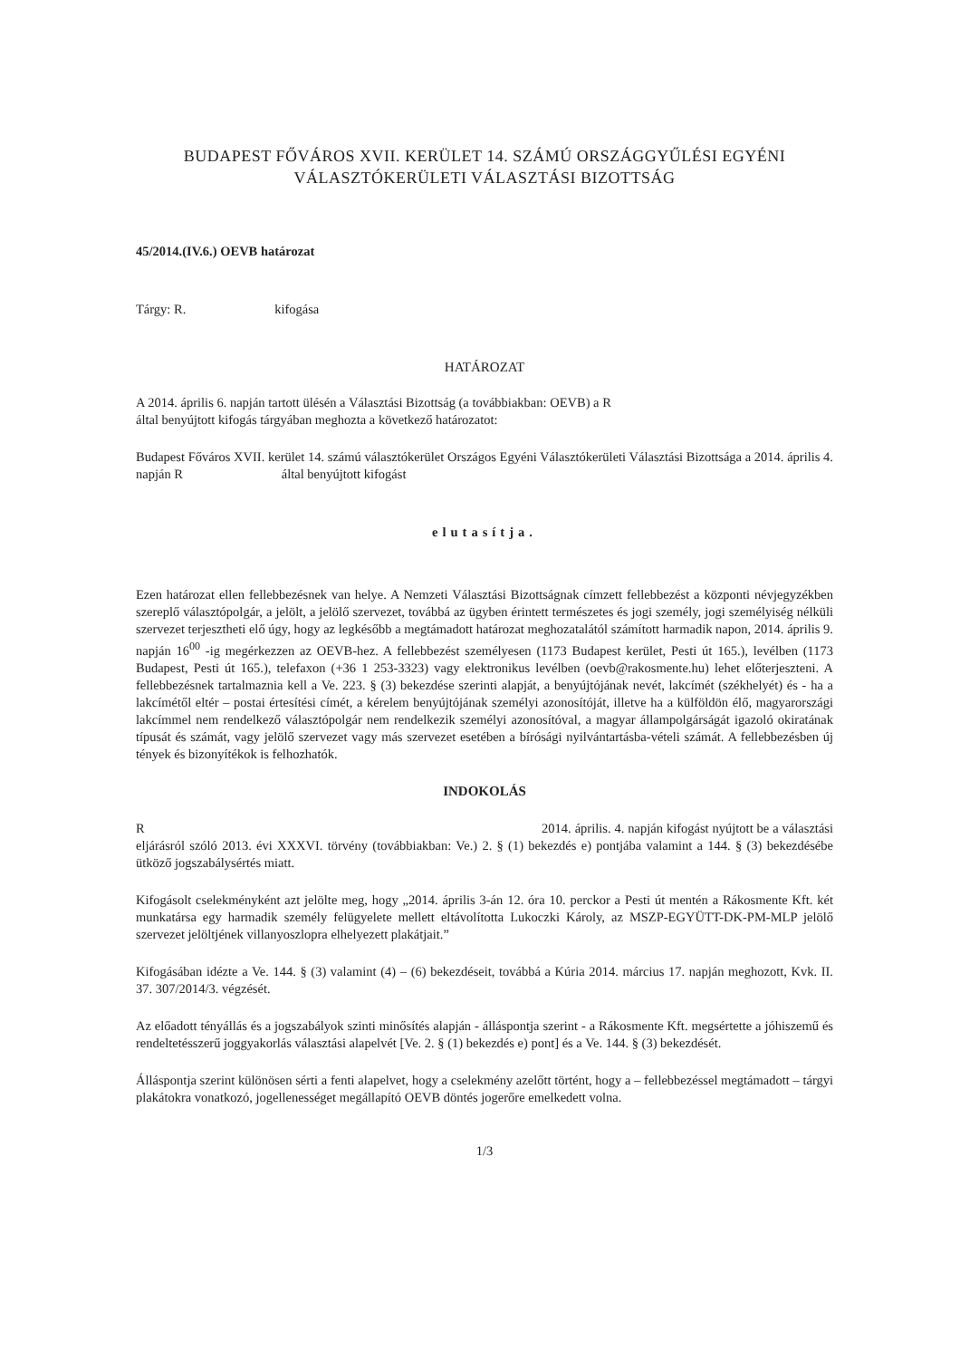BUDAPEST FŐVÁROS XVII. KERÜLET 14. SZÁMÚ ORSZÁGGYŰLÉSI EGYÉNI
VÁLASZTÓKERÜLETI VÁLASZTÁSI BIZOTTSÁG
45/2014.(IV.6.) OEVB határozat
Tárgy: R. kifogása
HATÁROZAT
A 2014. április 6. napján tartott ülésén a Választási Bizottság (a továbbiakban: OEVB) a R
által benyújtott kifogás tárgyában meghozta a következő határozatot:
Budapest Főváros XVII. kerület 14. számú választókerület Országos Egyéni Választókerületi Választási Bizottsága a 2014. április 4. napján R által benyújtott kifogást
elutasítja.
Ezen határozat ellen fellebbezésnek van helye. A Nemzeti Választási Bizottságnak címzett fellebbezést a központi névjegyzékben szereplő választópolgár, a jelölt, a jelölő szervezet, továbbá az ügyben érintett természetes és jogi személy, jogi személyiség nélküli szervezet terjesztheti elő úgy, hogy az legkésőbb a megtámadott határozat meghozatalától számított harmadik napon, 2014. április 9. napján 16<sup>00</sup> -ig megérkezzen az OEVB-hez. A fellebbezést személyesen (1173 Budapest kerület, Pesti út 165.), levélben (1173 Budapest, Pesti út 165.), telefaxon (+36 1 253-3323) vagy elektronikus levélben (oevb@rakosmente.hu) lehet előterjeszteni. A fellebbezésnek tartalmaznia kell a Ve. 223. § (3) bekezdése szerinti alapját, a benyújtójának nevét, lakcímét (székhelyét) és - ha a lakcímétől eltér – postai értesítési címét, a kérelem benyújtójának személyi azonosítóját, illetve ha a külföldön élő, magyarországi lakcímmel nem rendelkező választópolgár nem rendelkezik személyi azonosítóval, a magyar állampolgárságát igazoló okiratának típusát és számát, vagy jelölő szervezet vagy más szervezet esetében a bírósági nyilvántartásba-vételi számát. A fellebbezésben új tények és bizonyítékok is felhozhatók.
INDOKOLÁS
R 2014. április. 4. napján kifogást nyújtott be a választási eljárásról szóló 2013. évi XXXVI. törvény (továbbiakban: Ve.) 2. § (1) bekezdés e) pontjába valamint a 144. § (3) bekezdésébe ütköző jogszabálysértés miatt.
Kifogásolt cselekményként azt jelölte meg, hogy „2014. április 3-án 12. óra 10. perckor a Pesti út mentén a Rákosmente Kft. két munkatársa egy harmadik személy felügyelete mellett eltávolította Lukoczki Károly, az MSZP-EGYÜTT-DK-PM-MLP jelölő szervezet jelöltjének villanyoszlopra elhelyezett plakátjait.”
Kifogásában idézte a Ve. 144. § (3) valamint (4) – (6) bekezdéseit, továbbá a Kúria 2014. március 17. napján meghozott, Kvk. II. 37. 307/2014/3. végzését.
Az előadott tényállás és a jogszabályok szinti minősítés alapján - álláspontja szerint - a Rákosmente Kft. megsértette a jóhiszemű és rendeltetésszerű joggyakorlás választási alapelvét [Ve. 2. § (1) bekezdés e) pont] és a Ve. 144. § (3) bekezdését.
Álláspontja szerint különösen sérti a fenti alapelvet, hogy a cselekmény azelőtt történt, hogy a – fellebbezéssel megtámadott – tárgyi plakátokra vonatkozó, jogellenességet megállapító OEVB döntés jogerőre emelkedett volna.
1/3